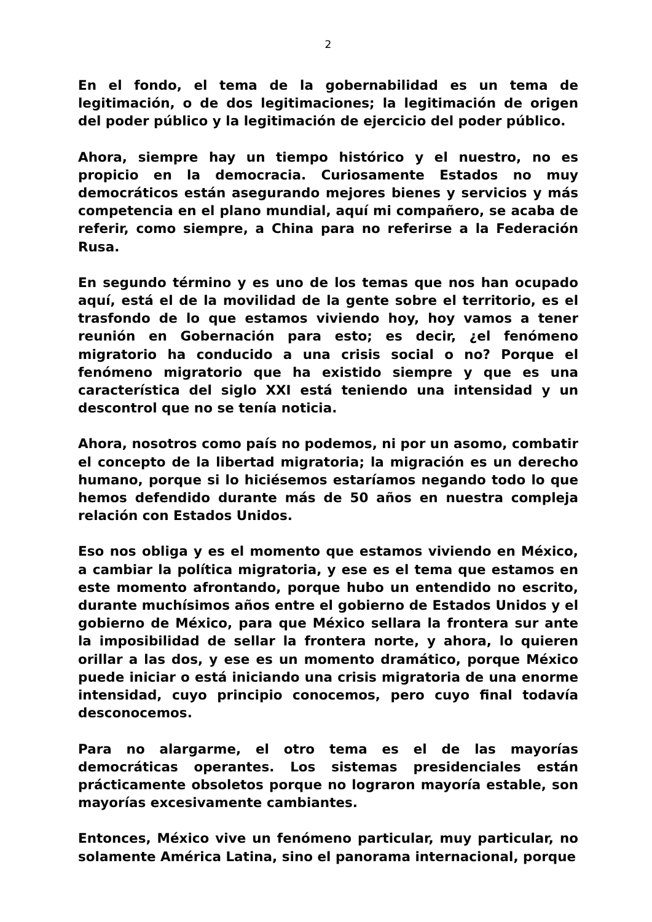2
En el fondo, el tema de la gobernabilidad es un tema de legitimación, o de dos legitimaciones; la legitimación de origen del poder público y la legitimación de ejercicio del poder público.
Ahora, siempre hay un tiempo histórico y el nuestro, no es propicio en la democracia. Curiosamente Estados no muy democráticos están asegurando mejores bienes y servicios y más competencia en el plano mundial, aquí mi compañero, se acaba de referir, como siempre, a China para no referirse a la Federación Rusa.
En segundo término y es uno de los temas que nos han ocupado aquí, está el de la movilidad de la gente sobre el territorio, es el trasfondo de lo que estamos viviendo hoy, hoy vamos a tener reunión en Gobernación para esto; es decir, ¿el fenómeno migratorio ha conducido a una crisis social o no? Porque el fenómeno migratorio que ha existido siempre y que es una característica del siglo XXI está teniendo una intensidad y un descontrol que no se tenía noticia.
Ahora, nosotros como país no podemos, ni por un asomo, combatir el concepto de la libertad migratoria; la migración es un derecho humano, porque si lo hiciésemos estaríamos negando todo lo que hemos defendido durante más de 50 años en nuestra compleja relación con Estados Unidos.
Eso nos obliga y es el momento que estamos viviendo en México, a cambiar la política migratoria, y ese es el tema que estamos en este momento afrontando, porque hubo un entendido no escrito, durante muchísimos años entre el gobierno de Estados Unidos y el gobierno de México, para que México sellara la frontera sur ante la imposibilidad de sellar la frontera norte, y ahora, lo quieren orillar a las dos, y ese es un momento dramático, porque México puede iniciar o está iniciando una crisis migratoria de una enorme intensidad, cuyo principio conocemos, pero cuyo final todavía desconocemos.
Para no alargarme, el otro tema es el de las mayorías democráticas operantes. Los sistemas presidenciales están prácticamente obsoletos porque no lograron mayoría estable, son mayorías excesivamente cambiantes.
Entonces, México vive un fenómeno particular, muy particular, no solamente América Latina, sino el panorama internacional, porque